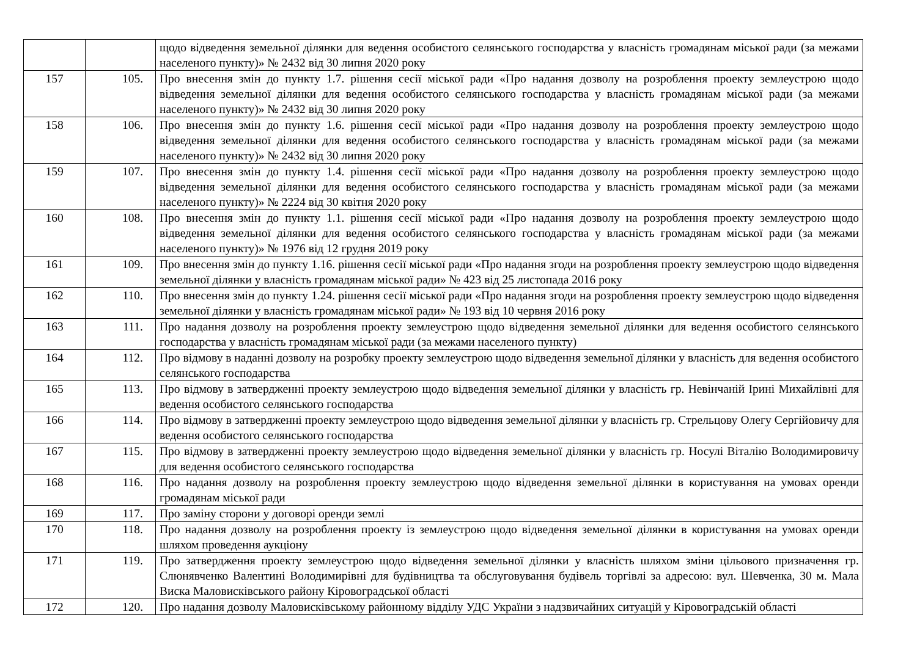| | | щодо відведення земельної ділянки для ведення особистого селянського господарства у власність громадянам міської ради (за межами населеного пункту)» № 2432 від 30 липня 2020 року |
| 157 | 105. | Про внесення змін до пункту 1.7. рішення сесії міської ради «Про надання дозволу на розроблення проекту землеустрою щодо відведення земельної ділянки для ведення особистого селянського господарства у власність громадянам міської ради (за межами населеного пункту)» № 2432 від 30 липня 2020 року |
| 158 | 106. | Про внесення змін до пункту 1.6. рішення сесії міської ради «Про надання дозволу на розроблення проекту землеустрою щодо відведення земельної ділянки для ведення особистого селянського господарства у власність громадянам міської ради (за межами населеного пункту)» № 2432 від 30 липня 2020 року |
| 159 | 107. | Про внесення змін до пункту 1.4. рішення сесії міської ради «Про надання дозволу на розроблення проекту землеустрою щодо відведення земельної ділянки для ведення особистого селянського господарства у власність громадянам міської ради (за межами населеного пункту)» № 2224 від 30 квітня 2020 року |
| 160 | 108. | Про внесення змін до пункту 1.1. рішення сесії міської ради «Про надання дозволу на розроблення проекту землеустрою щодо відведення земельної ділянки для ведення особистого селянського господарства у власність громадянам міської ради (за межами населеного пункту)» № 1976 від 12 грудня 2019 року |
| 161 | 109. | Про внесення змін до пункту 1.16. рішення сесії міської ради «Про надання згоди на розроблення проекту землеустрою щодо відведення земельної ділянки у власність громадянам міської ради» № 423 від 25 листопада 2016 року |
| 162 | 110. | Про внесення змін до пункту 1.24. рішення сесії міської ради «Про надання згоди на розроблення проекту землеустрою щодо відведення земельної ділянки у власність громадянам міської ради» № 193 від 10 червня 2016 року |
| 163 | 111. | Про надання дозволу на розроблення проекту землеустрою щодо відведення земельної ділянки для ведення особистого селянського господарства у власність громадянам міської ради (за межами населеного пункту) |
| 164 | 112. | Про відмову в наданні дозволу на розробку проекту землеустрою щодо відведення земельної ділянки у власність для ведення особистого селянського господарства |
| 165 | 113. | Про відмову в затвердженні проекту землеустрою щодо відведення земельної ділянки у власність гр. Невінчаній Ірині Михайлівні для ведення особистого селянського господарства |
| 166 | 114. | Про відмову в затвердженні проекту землеустрою щодо відведення земельної ділянки у власність гр. Стрельцову Олегу Сергійовичу для ведення особистого селянського господарства |
| 167 | 115. | Про відмову в затвердженні проекту землеустрою щодо відведення земельної ділянки у власність гр. Носулі Віталію Володимировичу для ведення особистого селянського господарства |
| 168 | 116. | Про надання дозволу на розроблення проекту землеустрою щодо відведення земельної ділянки в користування на умовах оренди громадянам міської ради |
| 169 | 117. | Про заміну сторони у договорі оренди землі |
| 170 | 118. | Про надання дозволу на розроблення проекту із землеустрою щодо відведення земельної ділянки в користування на умовах оренди шляхом проведення аукціону |
| 171 | 119. | Про затвердження проекту землеустрою щодо відведення земельної ділянки у власність шляхом зміни цільового призначення гр. Слюнявченко Валентині Володимирівні для будівництва та обслуговування будівель торгівлі за адресою: вул. Шевченка, 30 м. Мала Виска Маловисківського району Кіровоградської області |
| 172 | 120. | Про надання дозволу Маловисківському районному відділу УДС України з надзвичайних ситуацій у Кіровоградській області |